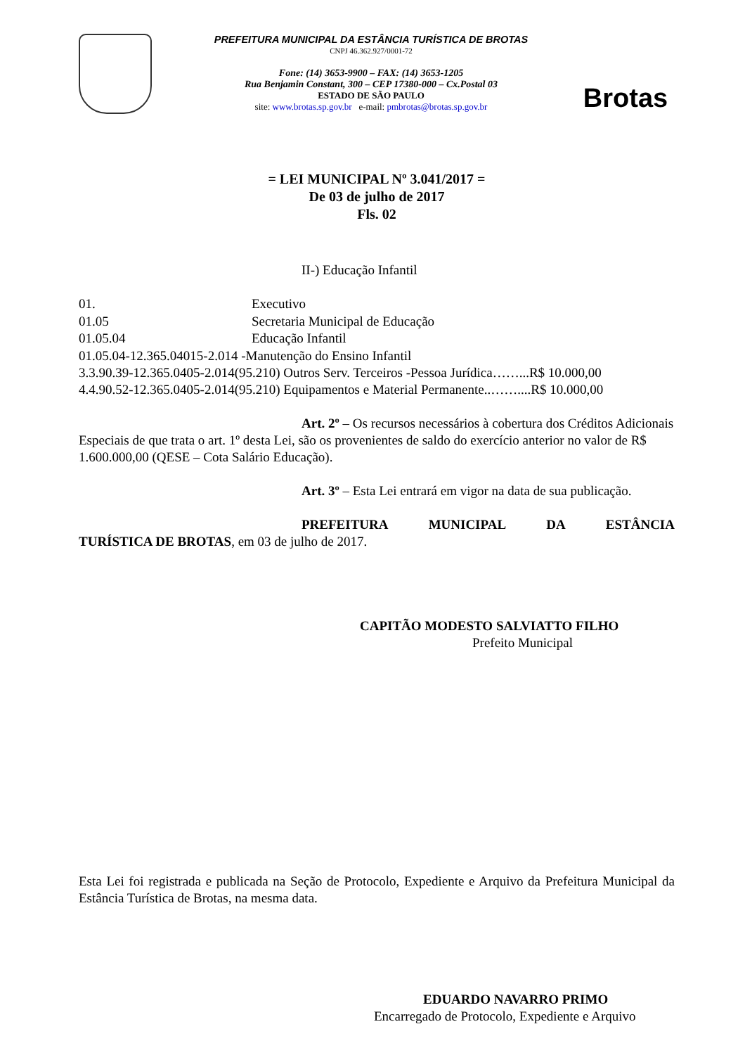PREFEITURA MUNICIPAL DA ESTÂNCIA TURÍSTICA DE BROTAS
CNPJ 46.362.927/0001-72
Fone: (14) 3653-9900 – FAX: (14) 3653-1205
Rua Benjamin Constant, 300 – CEP 17380-000 – Cx.Postal 03
ESTADO DE SÃO PAULO
site: www.brotas.sp.gov.br e-mail: pmbrotas@brotas.sp.gov.br
Brotas
= LEI MUNICIPAL Nº 3.041/2017 =
De 03 de julho de 2017
Fls. 02
II-) Educação Infantil
01. Executivo
01.05 Secretaria Municipal de Educação
01.05.04 Educação Infantil
01.05.04-12.365.04015-2.014 -Manutenção do Ensino Infantil
3.3.90.39-12.365.0405-2.014(95.210) Outros Serv. Terceiros -Pessoa Jurídica……...R$ 10.000,00
4.4.90.52-12.365.0405-2.014(95.210) Equipamentos e Material Permanente..……....R$ 10.000,00
Art. 2º – Os recursos necessários à cobertura dos Créditos Adicionais Especiais de que trata o art. 1º desta Lei, são os provenientes de saldo do exercício anterior no valor de R$ 1.600.000,00 (QESE – Cota Salário Educação).
Art. 3º – Esta Lei entrará em vigor na data de sua publicação.
PREFEITURA MUNICIPAL DA ESTÂNCIA TURÍSTICA DE BROTAS, em 03 de julho de 2017.
CAPITÃO MODESTO SALVIATTO FILHO
Prefeito Municipal
Esta Lei foi registrada e publicada na Seção de Protocolo, Expediente e Arquivo da Prefeitura Municipal da Estância Turística de Brotas, na mesma data.
EDUARDO NAVARRO PRIMO
Encarregado de Protocolo, Expediente e Arquivo